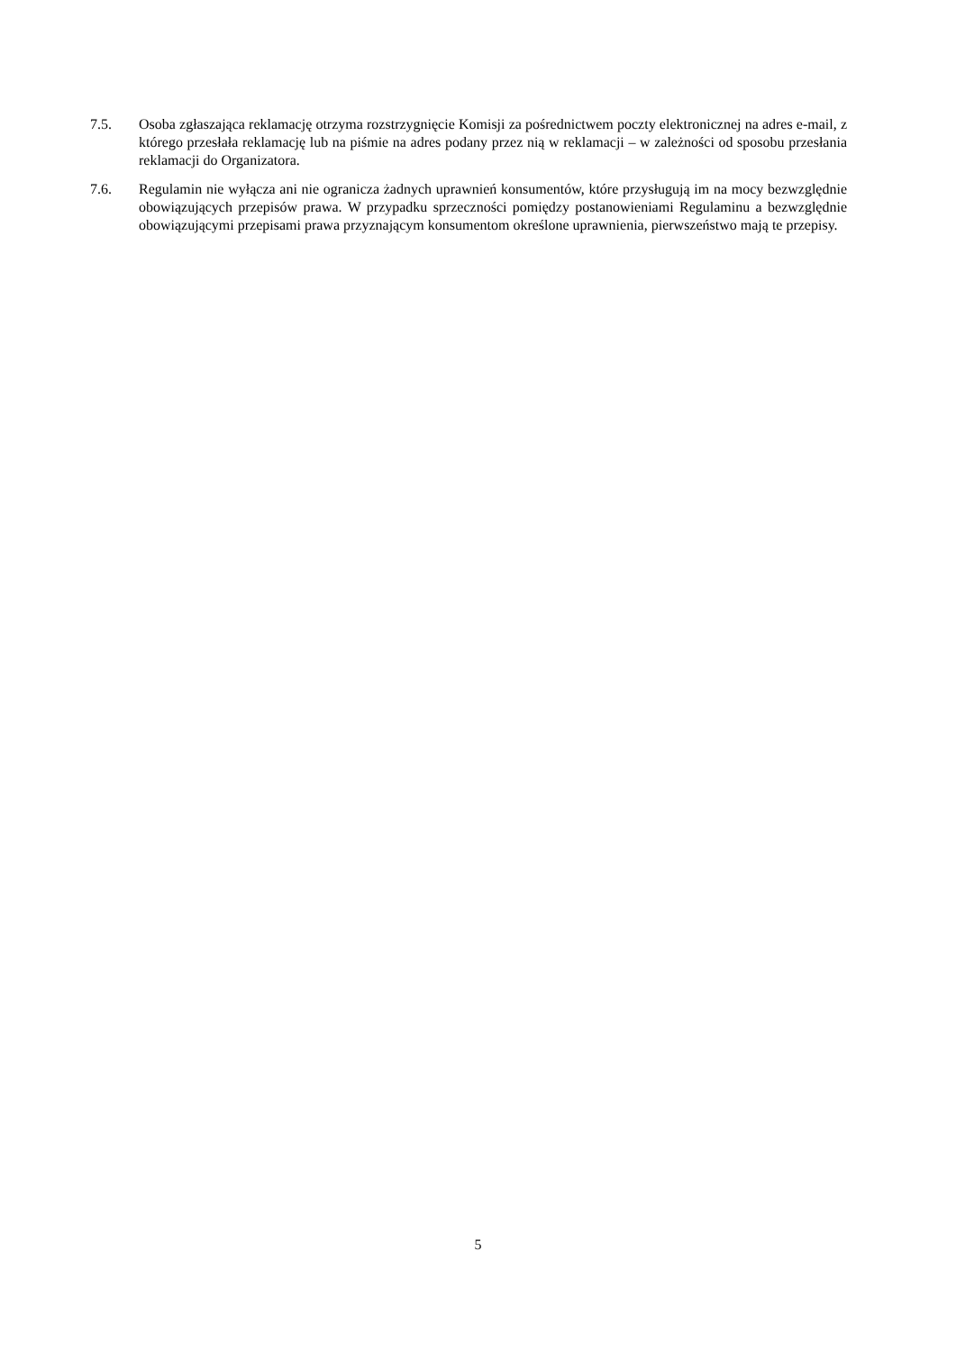7.5. Osoba zgłaszająca reklamację otrzyma rozstrzygnięcie Komisji za pośrednictwem poczty elektronicznej na adres e-mail, z którego przesłała reklamację lub na piśmie na adres podany przez nią w reklamacji – w zależności od sposobu przesłania reklamacji do Organizatora.
7.6. Regulamin nie wyłącza ani nie ogranicza żadnych uprawnień konsumentów, które przysługują im na mocy bezwzględnie obowiązujących przepisów prawa. W przypadku sprzeczności pomiędzy postanowieniami Regulaminu a bezwzględnie obowiązującymi przepisami prawa przyznającym konsumentom określone uprawnienia, pierwszeństwo mają te przepisy.
5